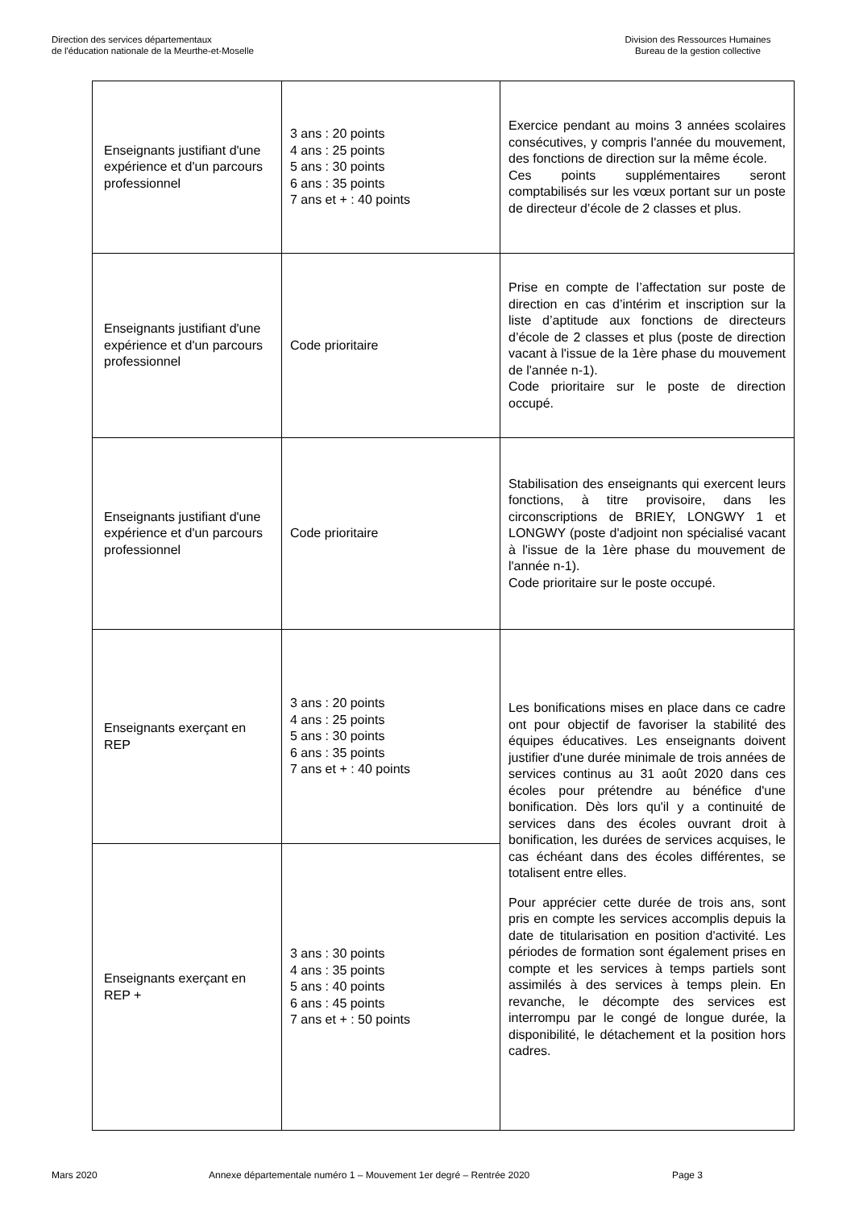Direction des services départementaux
de l'éducation nationale de la Meurthe-et-Moselle
Division des Ressources Humaines
Bureau de la gestion collective
| Enseignants justifiant d'une expérience et d'un parcours professionnel | 3 ans : 20 points 4 ans : 25 points 5 ans : 30 points 6 ans : 35 points 7 ans et + : 40 points | Exercice pendant au moins 3 années scolaires consécutives, y compris l'année du mouvement, des fonctions de direction sur la même école. Ces points supplémentaires seront comptabilisés sur les vœux portant sur un poste de directeur d’école de 2 classes et plus. |
| Enseignants justifiant d'une expérience et d'un parcours professionnel | Code prioritaire | Prise en compte de l’affectation sur poste de direction en cas d’intérim et inscription sur la liste d’aptitude aux fonctions de directeurs d’école de 2 classes et plus (poste de direction vacant à l'issue de la 1ère phase du mouvement de l'année n-1). Code prioritaire sur le poste de direction occupé. |
| Enseignants justifiant d'une expérience et d'un parcours professionnel | Code prioritaire | Stabilisation des enseignants qui exercent leurs fonctions, à titre provisoire, dans les circonscriptions de BRIEY, LONGWY 1 et LONGWY (poste d'adjoint non spécialisé vacant à l'issue de la 1ère phase du mouvement de l'année n-1). Code prioritaire sur le poste occupé. |
| Enseignants exerçant en REP | 3 ans : 20 points 4 ans : 25 points 5 ans : 30 points 6 ans : 35 points 7 ans et + : 40 points | Les bonifications mises en place dans ce cadre ont pour objectif de favoriser la stabilité des équipes éducatives. Les enseignants doivent justifier d'une durée minimale de trois années de services continus au 31 août 2020 dans ces écoles pour prétendre au bénéfice d'une bonification. Dès lors qu'il y a continuité de services dans des écoles ouvrant droit à bonification, les durées de services acquises, le cas échéant dans des écoles différentes, se totalisent entre elles. Pour apprécier cette durée de trois ans, sont pris en compte les services accomplis depuis la date de titularisation en position d'activité. Les périodes de formation sont également prises en compte et les services à temps partiels sont assimilés à des services à temps plein. En revanche, le décompte des services est interrompu par le congé de longue durée, la disponibilité, le détachement et la position hors cadres. |
| Enseignants exerçant en REP + | 3 ans : 30 points 4 ans : 35 points 5 ans : 40 points 6 ans : 45 points 7 ans et + : 50 points | |
Mars 2020 Annexe départementale numéro 1 – Mouvement 1er degré – Rentrée 2020 Page 3